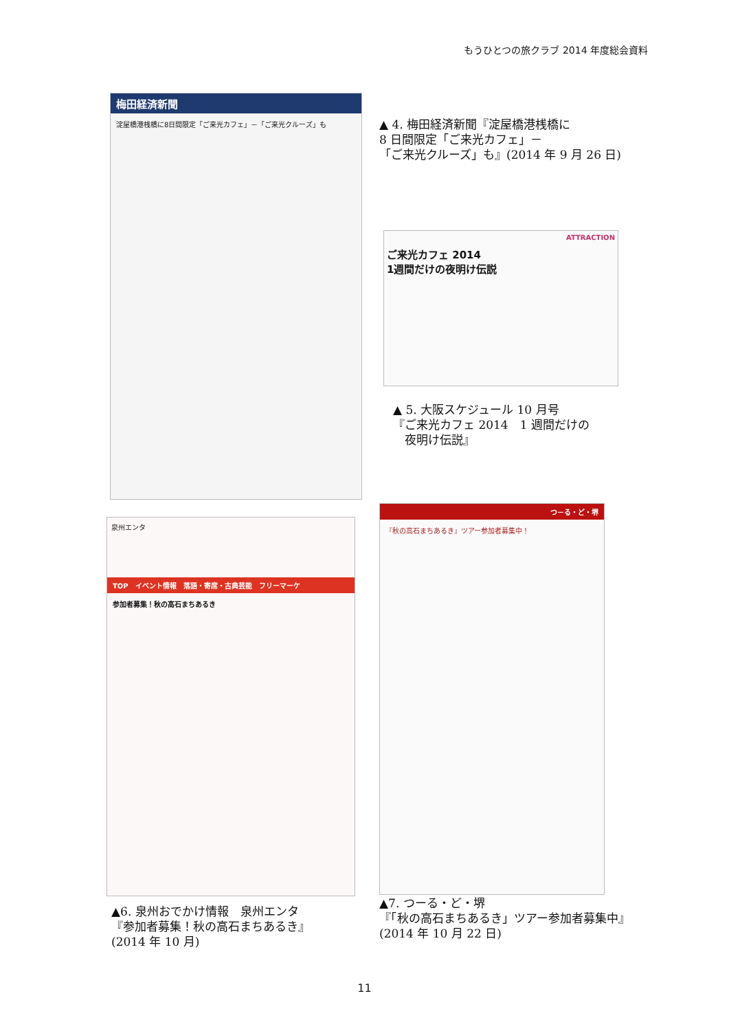もうひとつの旅クラブ 2014 年度総会資料
梅田経済新聞
淀屋橋港桟橋に8日間限定「ご来光カフェ」－「ご来光クルーズ」も
▲ 4. 梅田経済新聞『淀屋橋港桟橋に
8 日間限定「ご来光カフェ」－
「ご来光クルーズ」も』(2014 年 9 月 26 日)
ATTRACTION
ご来光カフェ 2014
1週間だけの夜明け伝説
▲ 5. 大阪スケジュール 10 月号
『ご来光カフェ 2014　1 週間だけの
　夜明け伝説』
泉州エンタ
TOP　イベント情報　落語・寄席・古典芸能　フリーマーケ
参加者募集！秋の高石まちあるき
つ－る・ど・堺
『秋の高石まちあるき』ツアー参加者募集中！
▲6. 泉州おでかけ情報　泉州エンタ
『参加者募集！秋の高石まちあるき』
(2014 年 10 月)
▲7. つーる・ど・堺
『「秋の高石まちあるき」ツアー参加者募集中』
(2014 年 10 月 22 日)
11